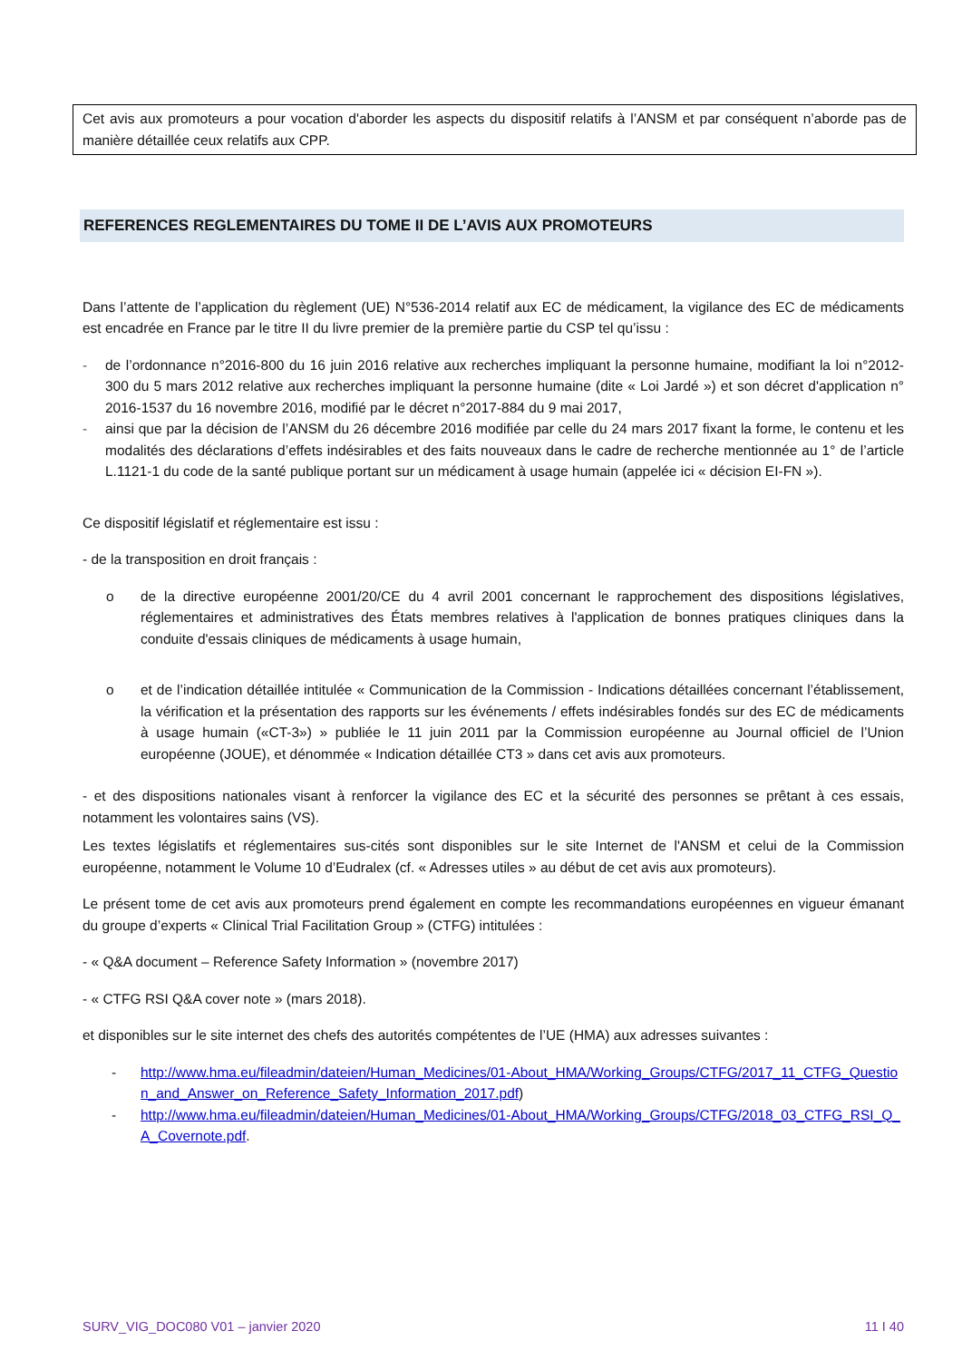Cet avis aux promoteurs a pour vocation d'aborder les aspects du dispositif relatifs à l’ANSM et par conséquent n’aborde pas de manière détaillée ceux relatifs aux CPP.
REFERENCES REGLEMENTAIRES DU TOME II DE L’AVIS AUX PROMOTEURS
Dans l’attente de l’application du règlement (UE) N°536-2014 relatif aux EC de médicament, la vigilance des EC de médicaments est encadrée en France par le titre II du livre premier de la première partie du CSP tel qu’issu :
- de l’ordonnance n°2016-800 du 16 juin 2016 relative aux recherches impliquant la personne humaine, modifiant la loi n°2012-300 du 5 mars 2012 relative aux recherches impliquant la personne humaine (dite « Loi Jardé ») et son décret d'application n° 2016-1537 du 16 novembre 2016, modifié par le décret n°2017-884 du 9 mai 2017,
- ainsi que par la décision de l’ANSM du 26 décembre 2016 modifiée par celle du 24 mars 2017 fixant la forme, le contenu et les modalités des déclarations d’effets indésirables et des faits nouveaux dans le cadre de recherche mentionnée au 1° de l’article L.1121-1 du code de la santé publique portant sur un médicament à usage humain (appelée ici « décision EI-FN »).
Ce dispositif législatif et réglementaire est issu :
- de la transposition en droit français :
o de la directive européenne 2001/20/CE du 4 avril 2001 concernant le rapprochement des dispositions législatives, réglementaires et administratives des États membres relatives à l'application de bonnes pratiques cliniques dans la conduite d'essais cliniques de médicaments à usage humain,
o et de l’indication détaillée intitulée « Communication de la Commission - Indications détaillées concernant l’établissement, la vérification et la présentation des rapports sur les événements / effets indésirables fondés sur des EC de médicaments à usage humain («CT-3») » publiée le 11 juin 2011 par la Commission européenne au Journal officiel de l’Union européenne (JOUE), et dénommée « Indication détaillée CT3 » dans cet avis aux promoteurs.
- et des dispositions nationales visant à renforcer la vigilance des EC et la sécurité des personnes se prêtant à ces essais, notamment les volontaires sains (VS).
Les textes législatifs et réglementaires sus-cités sont disponibles sur le site Internet de l'ANSM et celui de la Commission européenne, notamment le Volume 10 d’Eudralex (cf. « Adresses utiles » au début de cet avis aux promoteurs).
Le présent tome de cet avis aux promoteurs prend également en compte les recommandations européennes en vigueur émanant du groupe d’experts « Clinical Trial Facilitation Group » (CTFG) intitulées :
- « Q&A document – Reference Safety Information » (novembre 2017)
- « CTFG RSI Q&A cover note » (mars 2018).
et disponibles sur le site internet des chefs des autorités compétentes de l’UE (HMA) aux adresses suivantes :
- http://www.hma.eu/fileadmin/dateien/Human_Medicines/01-About_HMA/Working_Groups/CTFG/2017_11_CTFG_Question_and_Answer_on_Reference_Safety_Information_2017.pdf)
- http://www.hma.eu/fileadmin/dateien/Human_Medicines/01-About_HMA/Working_Groups/CTFG/2018_03_CTFG_RSI_Q_A_Covernote.pdf.
SURV_VIG_DOC080 V01 – janvier 2020 11 I 40